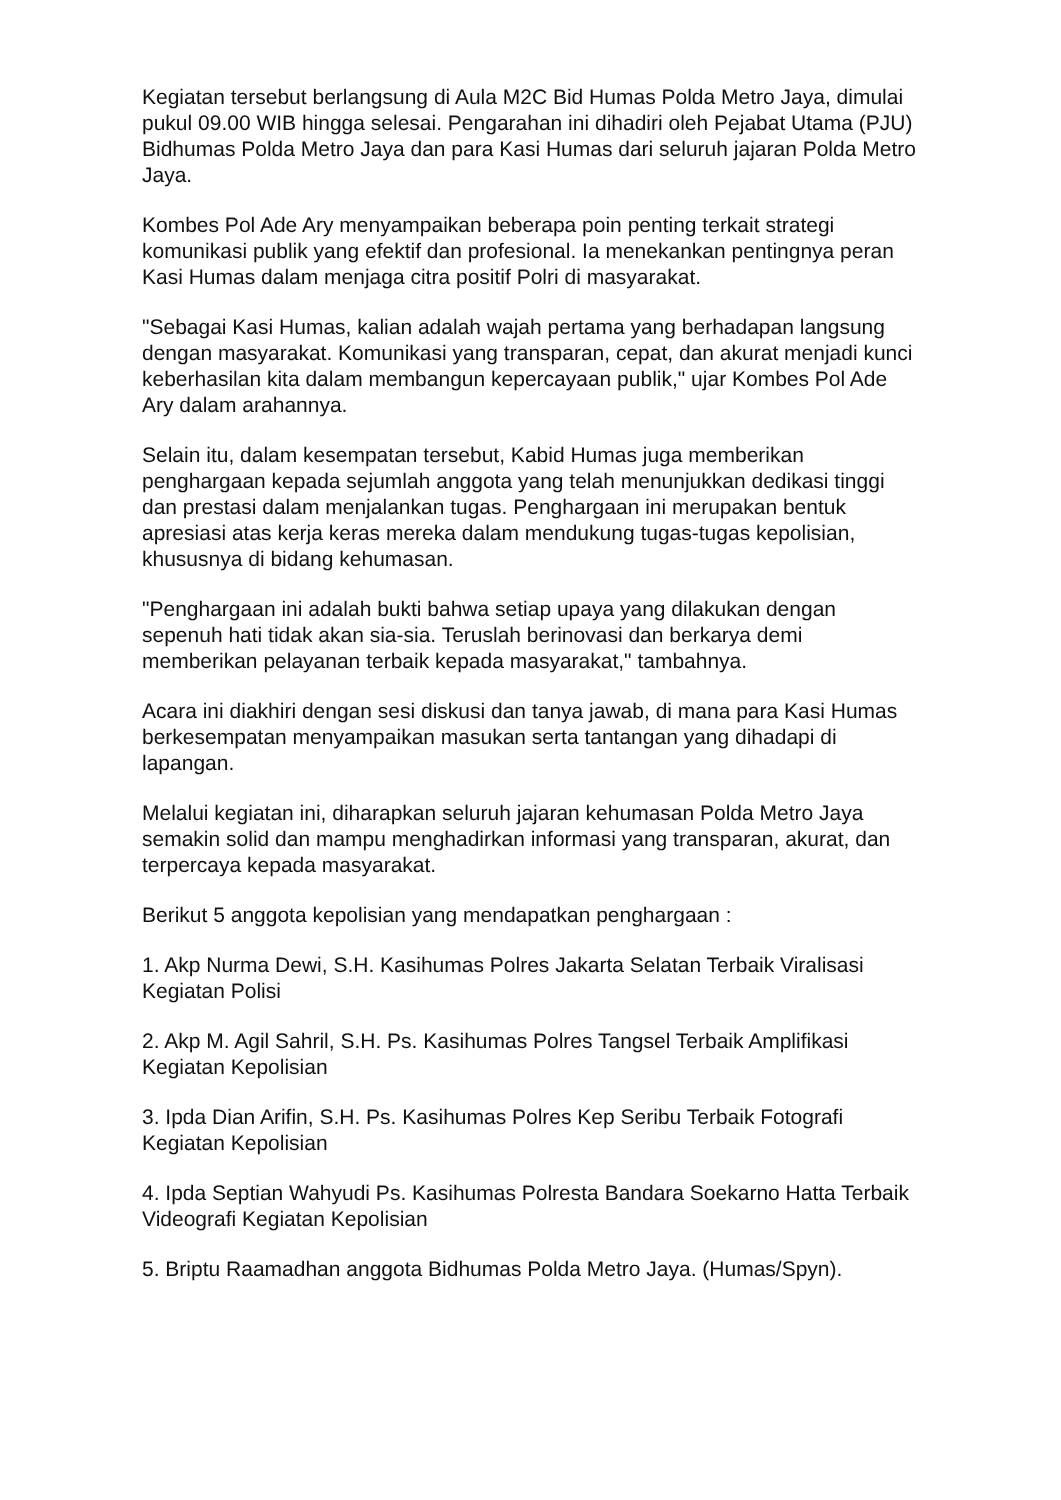Kegiatan tersebut berlangsung di Aula M2C Bid Humas Polda Metro Jaya, dimulai pukul 09.00 WIB hingga selesai. Pengarahan ini dihadiri oleh Pejabat Utama (PJU) Bidhumas Polda Metro Jaya dan para Kasi Humas dari seluruh jajaran Polda Metro Jaya.
Kombes Pol Ade Ary menyampaikan beberapa poin penting terkait strategi komunikasi publik yang efektif dan profesional. Ia menekankan pentingnya peran Kasi Humas dalam menjaga citra positif Polri di masyarakat.
"Sebagai Kasi Humas, kalian adalah wajah pertama yang berhadapan langsung dengan masyarakat. Komunikasi yang transparan, cepat, dan akurat menjadi kunci keberhasilan kita dalam membangun kepercayaan publik," ujar Kombes Pol Ade Ary dalam arahannya.
Selain itu, dalam kesempatan tersebut, Kabid Humas juga memberikan penghargaan kepada sejumlah anggota yang telah menunjukkan dedikasi tinggi dan prestasi dalam menjalankan tugas. Penghargaan ini merupakan bentuk apresiasi atas kerja keras mereka dalam mendukung tugas-tugas kepolisian, khususnya di bidang kehumasan.
"Penghargaan ini adalah bukti bahwa setiap upaya yang dilakukan dengan sepenuh hati tidak akan sia-sia. Teruslah berinovasi dan berkarya demi memberikan pelayanan terbaik kepada masyarakat," tambahnya.
Acara ini diakhiri dengan sesi diskusi dan tanya jawab, di mana para Kasi Humas berkesempatan menyampaikan masukan serta tantangan yang dihadapi di lapangan.
Melalui kegiatan ini, diharapkan seluruh jajaran kehumasan Polda Metro Jaya semakin solid dan mampu menghadirkan informasi yang transparan, akurat, dan terpercaya kepada masyarakat.
Berikut 5 anggota kepolisian yang mendapatkan penghargaan :
1. Akp Nurma Dewi, S.H. Kasihumas Polres Jakarta Selatan Terbaik Viralisasi Kegiatan Polisi
2. Akp M. Agil Sahril, S.H. Ps. Kasihumas Polres Tangsel Terbaik Amplifikasi Kegiatan Kepolisian
3. Ipda Dian Arifin, S.H. Ps. Kasihumas Polres Kep Seribu Terbaik Fotografi Kegiatan Kepolisian
4. Ipda Septian Wahyudi Ps. Kasihumas Polresta Bandara Soekarno Hatta Terbaik Videografi Kegiatan Kepolisian
5. Briptu Raamadhan anggota Bidhumas Polda Metro Jaya. (Humas/Spyn).